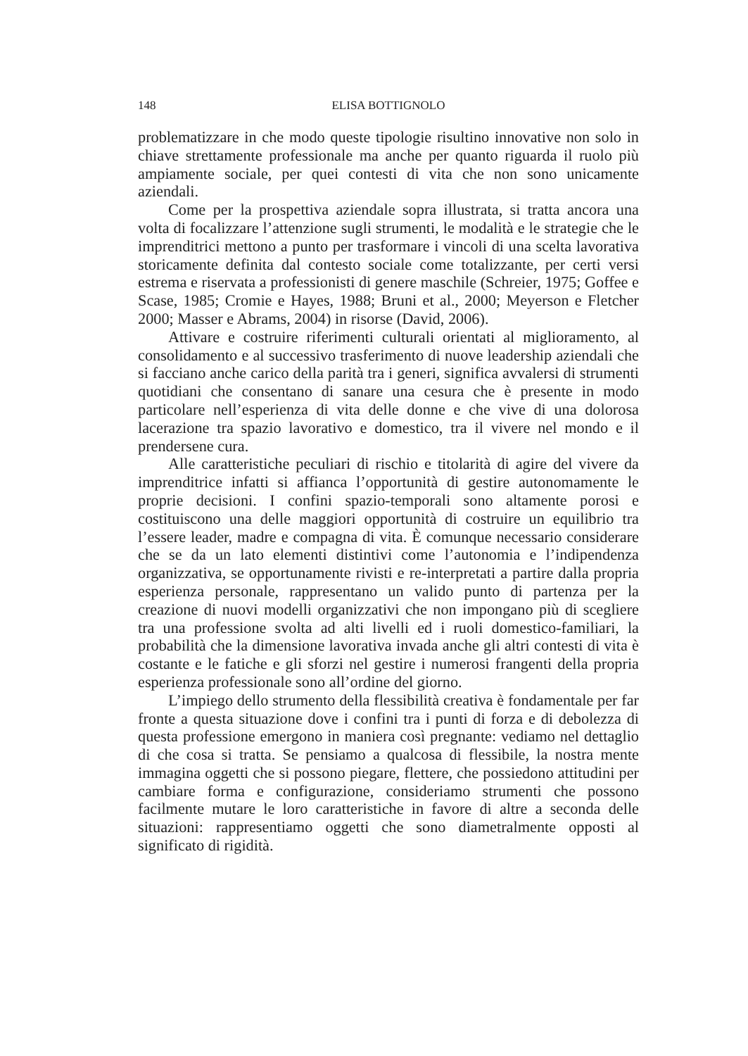148 ELISA BOTTIGNOLO
problematizzare in che modo queste tipologie risultino innovative non solo in chiave strettamente professionale ma anche per quanto riguarda il ruolo più ampiamente sociale, per quei contesti di vita che non sono unicamente aziendali.
Come per la prospettiva aziendale sopra illustrata, si tratta ancora una volta di focalizzare l’attenzione sugli strumenti, le modalità e le strategie che le imprenditrici mettono a punto per trasformare i vincoli di una scelta lavorativa storicamente definita dal contesto sociale come totalizzante, per certi versi estrema e riservata a professionisti di genere maschile (Schreier, 1975; Goffee e Scase, 1985; Cromie e Hayes, 1988; Bruni et al., 2000; Meyerson e Fletcher 2000; Masser e Abrams, 2004) in risorse (David, 2006).
Attivare e costruire riferimenti culturali orientati al miglioramento, al consolidamento e al successivo trasferimento di nuove leadership aziendali che si facciano anche carico della parità tra i generi, significa avvalersi di strumenti quotidiani che consentano di sanare una cesura che è presente in modo particolare nell’esperienza di vita delle donne e che vive di una dolorosa lacerazione tra spazio lavorativo e domestico, tra il vivere nel mondo e il prendersene cura.
Alle caratteristiche peculiari di rischio e titolarità di agire del vivere da imprenditrice infatti si affianca l’opportunità di gestire autonomamente le proprie decisioni. I confini spazio-temporali sono altamente porosi e costituiscono una delle maggiori opportunità di costruire un equilibrio tra l’essere leader, madre e compagna di vita. È comunque necessario considerare che se da un lato elementi distintivi come l’autonomia e l’indipendenza organizzativa, se opportunamente rivisti e re-interpretati a partire dalla propria esperienza personale, rappresentano un valido punto di partenza per la creazione di nuovi modelli organizzativi che non impongano più di scegliere tra una professione svolta ad alti livelli ed i ruoli domestico-familiari, la probabilità che la dimensione lavorativa invada anche gli altri contesti di vita è costante e le fatiche e gli sforzi nel gestire i numerosi frangenti della propria esperienza professionale sono all’ordine del giorno.
L’impiego dello strumento della flessibilità creativa è fondamentale per far fronte a questa situazione dove i confini tra i punti di forza e di debolezza di questa professione emergono in maniera così pregnante: vediamo nel dettaglio di che cosa si tratta. Se pensiamo a qualcosa di flessibile, la nostra mente immagina oggetti che si possono piegare, flettere, che possiedono attitudini per cambiare forma e configurazione, consideriamo strumenti che possono facilmente mutare le loro caratteristiche in favore di altre a seconda delle situazioni: rappresentiamo oggetti che sono diametralmente opposti al significato di rigidità.